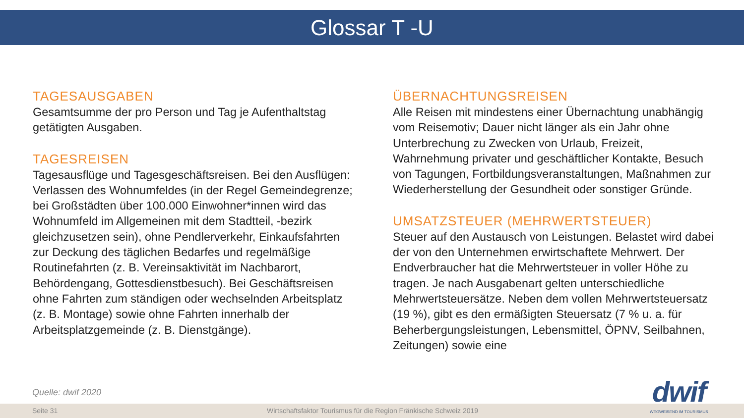Glossar T -U
TAGESAUSGABEN
Gesamtsumme der pro Person und Tag je Aufenthaltstag getätigten Ausgaben.
TAGESREISEN
Tagesausflüge und Tagesgeschäftsreisen. Bei den Ausflügen: Verlassen des Wohnumfeldes (in der Regel Gemeindegrenze; bei Großstädten über 100.000 Einwohner*innen wird das Wohnumfeld im Allgemeinen mit dem Stadtteil, -bezirk gleichzusetzen sein), ohne Pendlerverkehr, Einkaufsfahrten zur Deckung des täglichen Bedarfes und regelmäßige Routinefahrten (z. B. Vereinsaktivität im Nachbarort, Behördengang, Gottesdienstbesuch). Bei Geschäftsreisen ohne Fahrten zum ständigen oder wechselnden Arbeitsplatz (z. B. Montage) sowie ohne Fahrten innerhalb der Arbeitsplatzgemeinde (z. B. Dienstgänge).
ÜBERNACHTUNGSREISEN
Alle Reisen mit mindestens einer Übernachtung unabhängig vom Reisemotiv; Dauer nicht länger als ein Jahr ohne Unterbrechung zu Zwecken von Urlaub, Freizeit, Wahrnehmung privater und geschäftlicher Kontakte, Besuch von Tagungen, Fortbildungsveranstaltungen, Maßnahmen zur Wiederherstellung der Gesundheit oder sonstiger Gründe.
UMSATZSTEUER (MEHRWERTSTEUER)
Steuer auf den Austausch von Leistungen. Belastet wird dabei der von den Unternehmen erwirtschaftete Mehrwert. Der Endverbraucher hat die Mehrwertsteuer in voller Höhe zu tragen. Je nach Ausgabenart gelten unterschiedliche Mehrwertsteuersätze. Neben dem vollen Mehrwertsteuersatz (19 %), gibt es den ermäßigten Steuersatz (7 % u. a. für Beherbergungsleistungen, Lebensmittel, ÖPNV, Seilbahnen, Zeitungen) sowie eine
Quelle: dwif 2020
Seite 31 Wirtschaftsfaktor Tourismus für die Region Fränkische Schweiz 2019
dwif
WEGWEISEND IM TOURISMUS